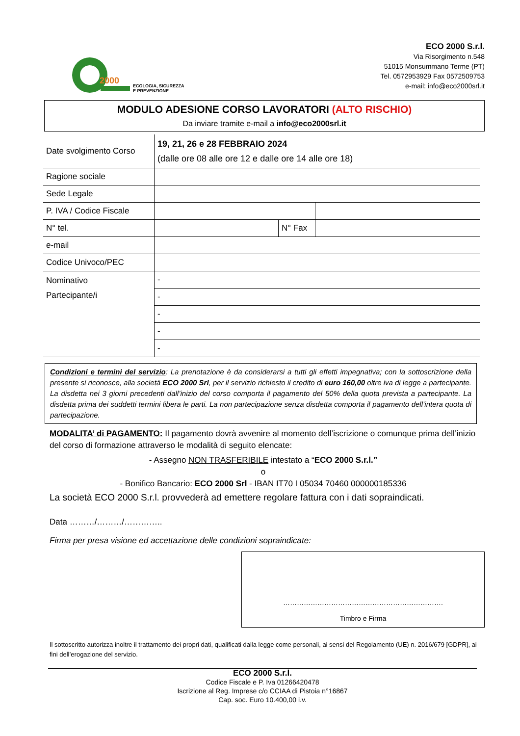2000
ECOLOGIA, SICUREZZA
E PREVENZIONE
ECO 2000 S.r.l.
Via Risorgimento n.548
51015 Monsummano Terme (PT)
Tel. 0572953929 Fax 0572509753
e-mail: info@eco2000srl.it
MODULO ADESIONE CORSO LAVORATORI (ALTO RISCHIO)
Da inviare tramite e-mail a info@eco2000srl.it
| Date svolgimento Corso | 19, 21, 26 e 28 FEBBRAIO 2024 (dalle ore 08 alle ore 12 e dalle ore 14 alle ore 18) | | |
| Ragione sociale | | | |
| Sede Legale | | | |
| P. IVA / Codice Fiscale | | | |
| N° tel. | | N° Fax | |
| e-mail | | | |
| Codice Univoco/PEC | | | |
| Nominativo Partecipante/i | - | | |
| | - | | |
| | - | | |
| | - | | |
| | - | | |
Condizioni e termini del servizio: La prenotazione è da considerarsi a tutti gli effetti impegnativa; con la sottoscrizione della presente si riconosce, alla società ECO 2000 Srl, per il servizio richiesto il credito di euro 160,00 oltre iva di legge a partecipante. La disdetta nei 3 giorni precedenti dall’inizio del corso comporta il pagamento del 50% della quota prevista a partecipante. La disdetta prima dei suddetti termini libera le parti. La non partecipazione senza disdetta comporta il pagamento dell’intera quota di partecipazione.
MODALITA’ di PAGAMENTO: Il pagamento dovrà avvenire al momento dell’iscrizione o comunque prima dell’inizio del corso di formazione attraverso le modalità di seguito elencate:
- Assegno NON TRASFERIBILE intestato a “ECO 2000 S.r.l.”
o
- Bonifico Bancario: ECO 2000 Srl - IBAN IT70 I 05034 70460 000000185336
La società ECO 2000 S.r.l. provvederà ad emettere regolare fattura con i dati sopraindicati.
Data ………/………/…………..
Firma per presa visione ed accettazione delle condizioni sopraindicate:
…………………………………………………………….
Timbro e Firma
Il sottoscritto autorizza inoltre il trattamento dei propri dati, qualificati dalla legge come personali, ai sensi del Regolamento (UE) n. 2016/679 [GDPR], ai fini dell’erogazione del servizio.
ECO 2000 S.r.l.
Codice Fiscale e P. Iva 01266420478
Iscrizione al Reg. Imprese c/o CCIAA di Pistoia n°16867
Cap. soc. Euro 10.400,00 i.v.